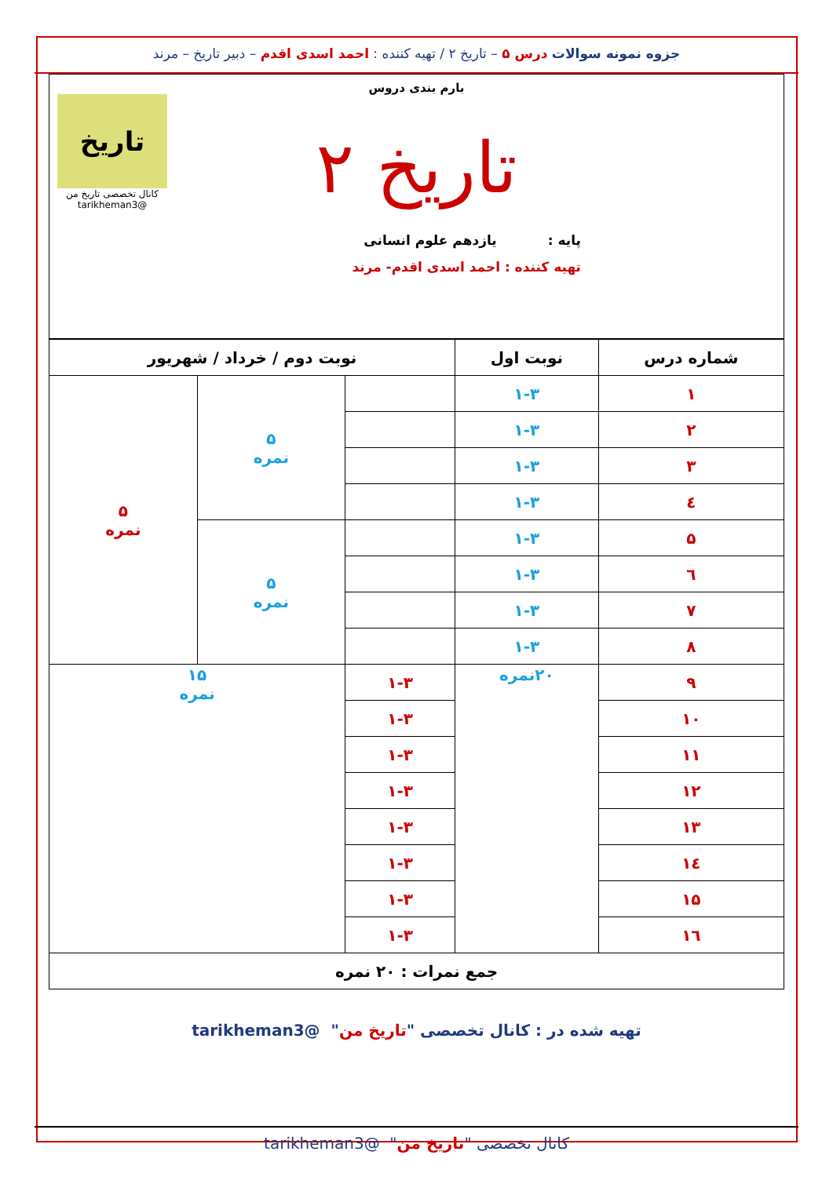جزوه نمونه سوالات درس ۵ – تاریخ ۲ / تهیه کننده : احمد اسدی اقدم – دبیر تاریخ – مرند
بارم بندی دروس
تاریخ
کانال تخصصی تاریخ من
@tarikheman3
تاریخ ۲
پایه : یازدهم علوم انسانی
تهیه کننده : احمد اسدی اقدم- مرند
| شماره درس | نوبت اول | نوبت دوم / خرداد / شهریور | | |
| --- | --- | --- | --- | --- |
| ۱ | ۱-۳ | | ۵ نمره | ۵ نمره |
| ۲ | ۱-۳ | | | |
| ۳ | ۱-۳ | | | |
| ٤ | ۱-۳ | | | |
| ۵ | ۱-۳ | | ۵ نمره | |
| ٦ | ۱-۳ | | | |
| ۷ | ۱-۳ | | | |
| ۸ | ۱-۳ | | | |
| ۹ | ۲۰نمره | ۱-۳ | ۱۵ نمره | |
| ۱۰ | | ۱-۳ | | |
| ۱۱ | | ۱-۳ | | |
| ۱۲ | | ۱-۳ | | |
| ۱۳ | | ۱-۳ | | |
| ۱٤ | | ۱-۳ | | |
| ۱۵ | | ۱-۳ | | |
| ۱٦ | | ۱-۳ | | |
| جمع نمرات : ۲۰ نمره | | | | |
تهیه شده در : کانال تخصصی "تاریخ من" @tarikheman3
کانال تخصصی "تاریخ من" @tarikheman3